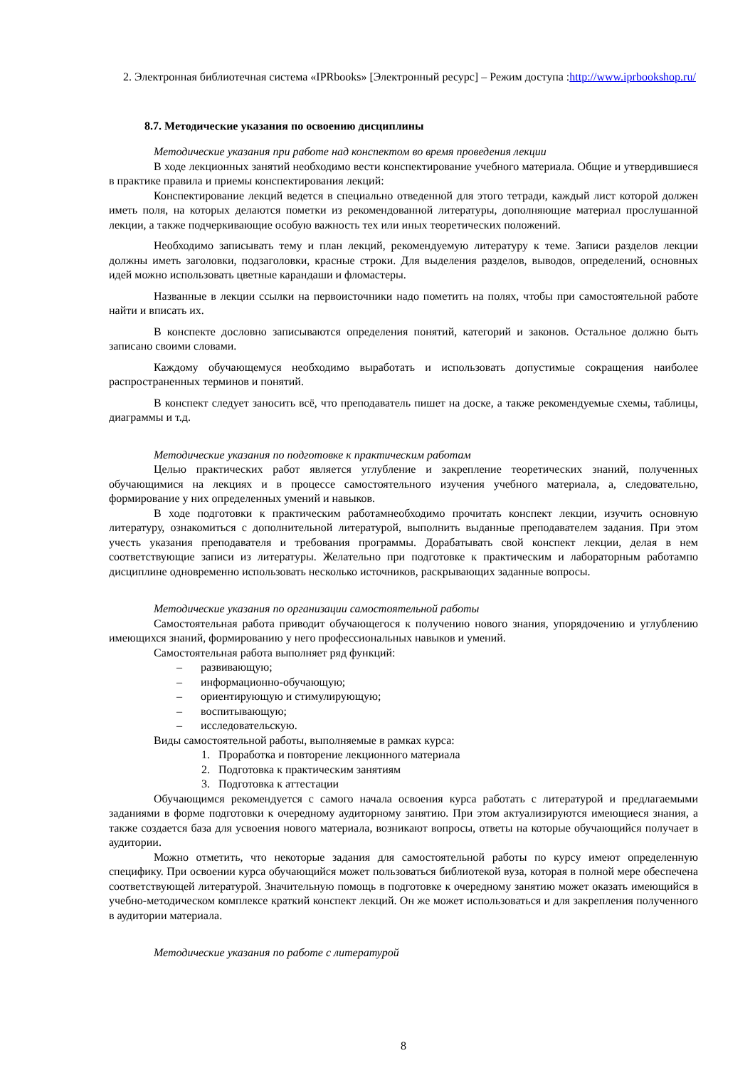2. Электронная библиотечная система «IPRbooks» [Электронный ресурс] – Режим доступа :http://www.iprbookshop.ru/
8.7. Методические указания по освоению дисциплины
Методические указания при работе над конспектом во время проведения лекции
В ходе лекционных занятий необходимо вести конспектирование учебного материала. Общие и утвердившиеся в практике правила и приемы конспектирования лекций:
Конспектирование лекций ведется в специально отведенной для этого тетради, каждый лист которой должен иметь поля, на которых делаются пометки из рекомендованной литературы, дополняющие материал прослушанной лекции, а также подчеркивающие особую важность тех или иных теоретических положений.
Необходимо записывать тему и план лекций, рекомендуемую литературу к теме. Записи разделов лекции должны иметь заголовки, подзаголовки, красные строки. Для выделения разделов, выводов, определений, основных идей можно использовать цветные карандаши и фломастеры.
Названные в лекции ссылки на первоисточники надо пометить на полях, чтобы при самостоятельной работе найти и вписать их.
В конспекте дословно записываются определения понятий, категорий и законов. Остальное должно быть записано своими словами.
Каждому обучающемуся необходимо выработать и использовать допустимые сокращения наиболее распространенных терминов и понятий.
В конспект следует заносить всё, что преподаватель пишет на доске, а также рекомендуемые схемы, таблицы, диаграммы и т.д.
Методические указания по подготовке к практическим работам
Целью практических работ является углубление и закрепление теоретических знаний, полученных обучающимися на лекциях и в процессе самостоятельного изучения учебного материала, а, следовательно, формирование у них определенных умений и навыков.
В ходе подготовки к практическим работамнеобходимо прочитать конспект лекции, изучить основную литературу, ознакомиться с дополнительной литературой, выполнить выданные преподавателем задания. При этом учесть указания преподавателя и требования программы. Дорабатывать свой конспект лекции, делая в нем соответствующие записи из литературы. Желательно при подготовке к практическим и лабораторным работампо дисциплине одновременно использовать несколько источников, раскрывающих заданные вопросы.
Методические указания по организации самостоятельной работы
Самостоятельная работа приводит обучающегося к получению нового знания, упорядочению и углублению имеющихся знаний, формированию у него профессиональных навыков и умений.
Самостоятельная работа выполняет ряд функций:
– развивающую;
– информационно-обучающую;
– ориентирующую и стимулирующую;
– воспитывающую;
– исследовательскую.
Виды самостоятельной работы, выполняемые в рамках курса:
1. Проработка и повторение лекционного материала
2. Подготовка к практическим занятиям
3. Подготовка к аттестации
Обучающимся рекомендуется с самого начала освоения курса работать с литературой и предлагаемыми заданиями в форме подготовки к очередному аудиторному занятию. При этом актуализируются имеющиеся знания, а также создается база для усвоения нового материала, возникают вопросы, ответы на которые обучающийся получает в аудитории.
Можно отметить, что некоторые задания для самостоятельной работы по курсу имеют определенную специфику. При освоении курса обучающийся может пользоваться библиотекой вуза, которая в полной мере обеспечена соответствующей литературой. Значительную помощь в подготовке к очередному занятию может оказать имеющийся в учебно-методическом комплексе краткий конспект лекций. Он же может использоваться и для закрепления полученного в аудитории материала.
Методические указания по работе с литературой
8